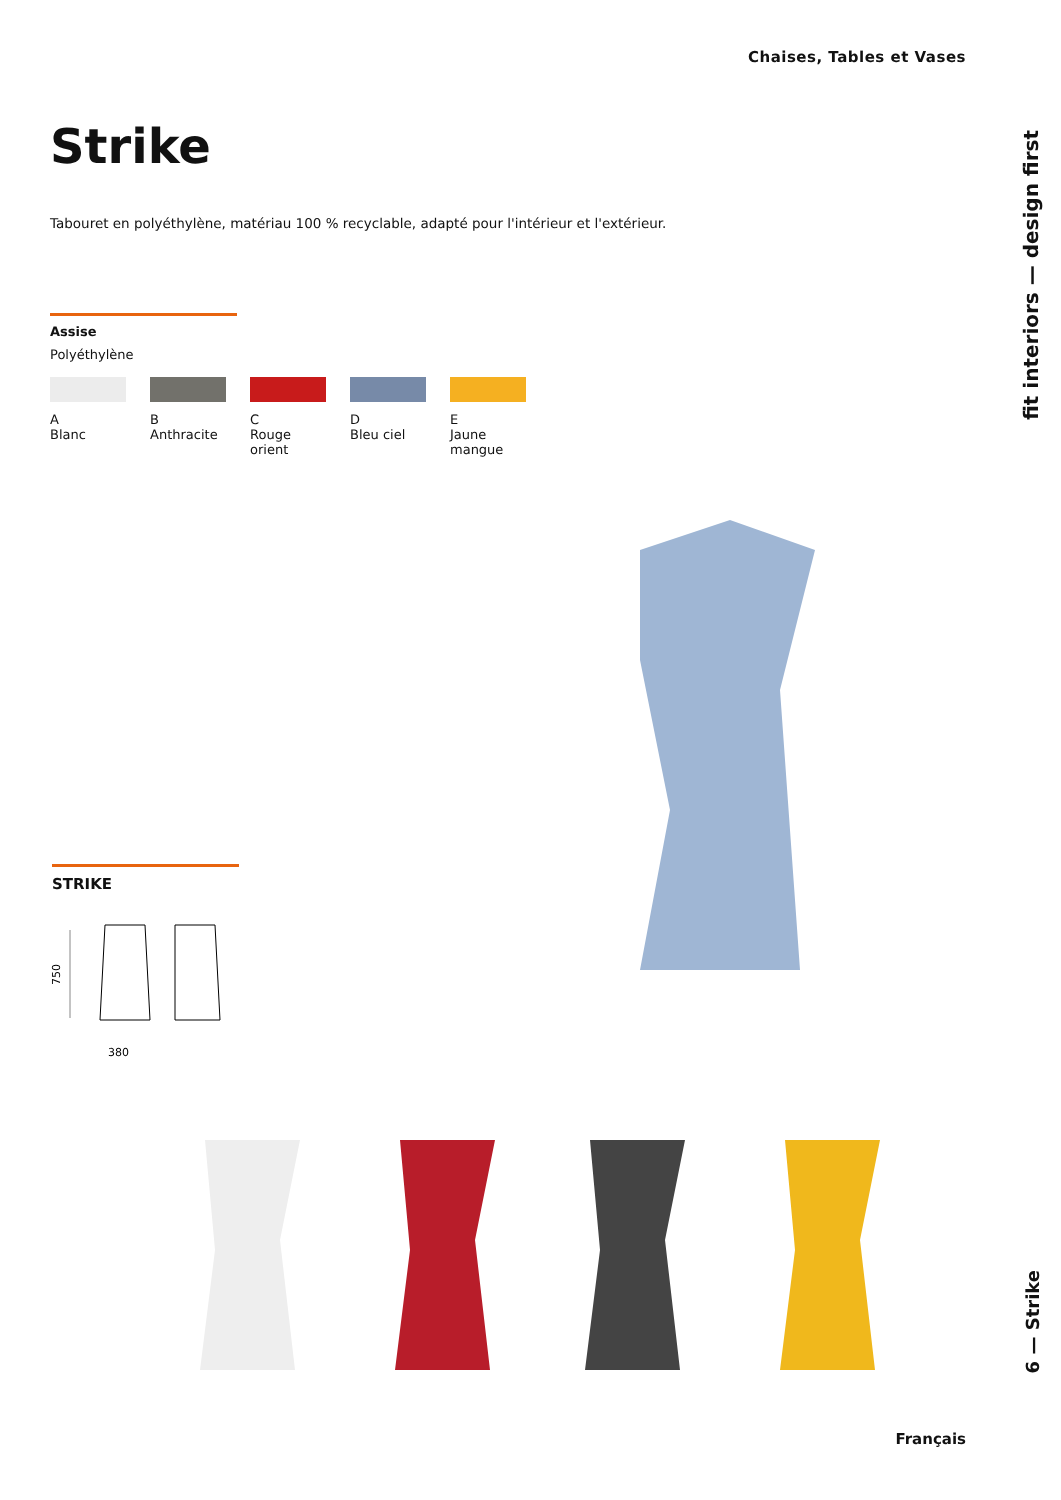Chaises, Tables et Vases
Strike
Tabouret en polyéthylène, matériau 100 % recyclable, adapté pour l'intérieur et l'extérieur.
Assise
Polyéthylène
A
Blanc
B
Anthracite
C
Rouge orient
D
Bleu ciel
E
Jaune mangue
fit interiors — design first
STRIKE
750
380
Français
6 — Strike